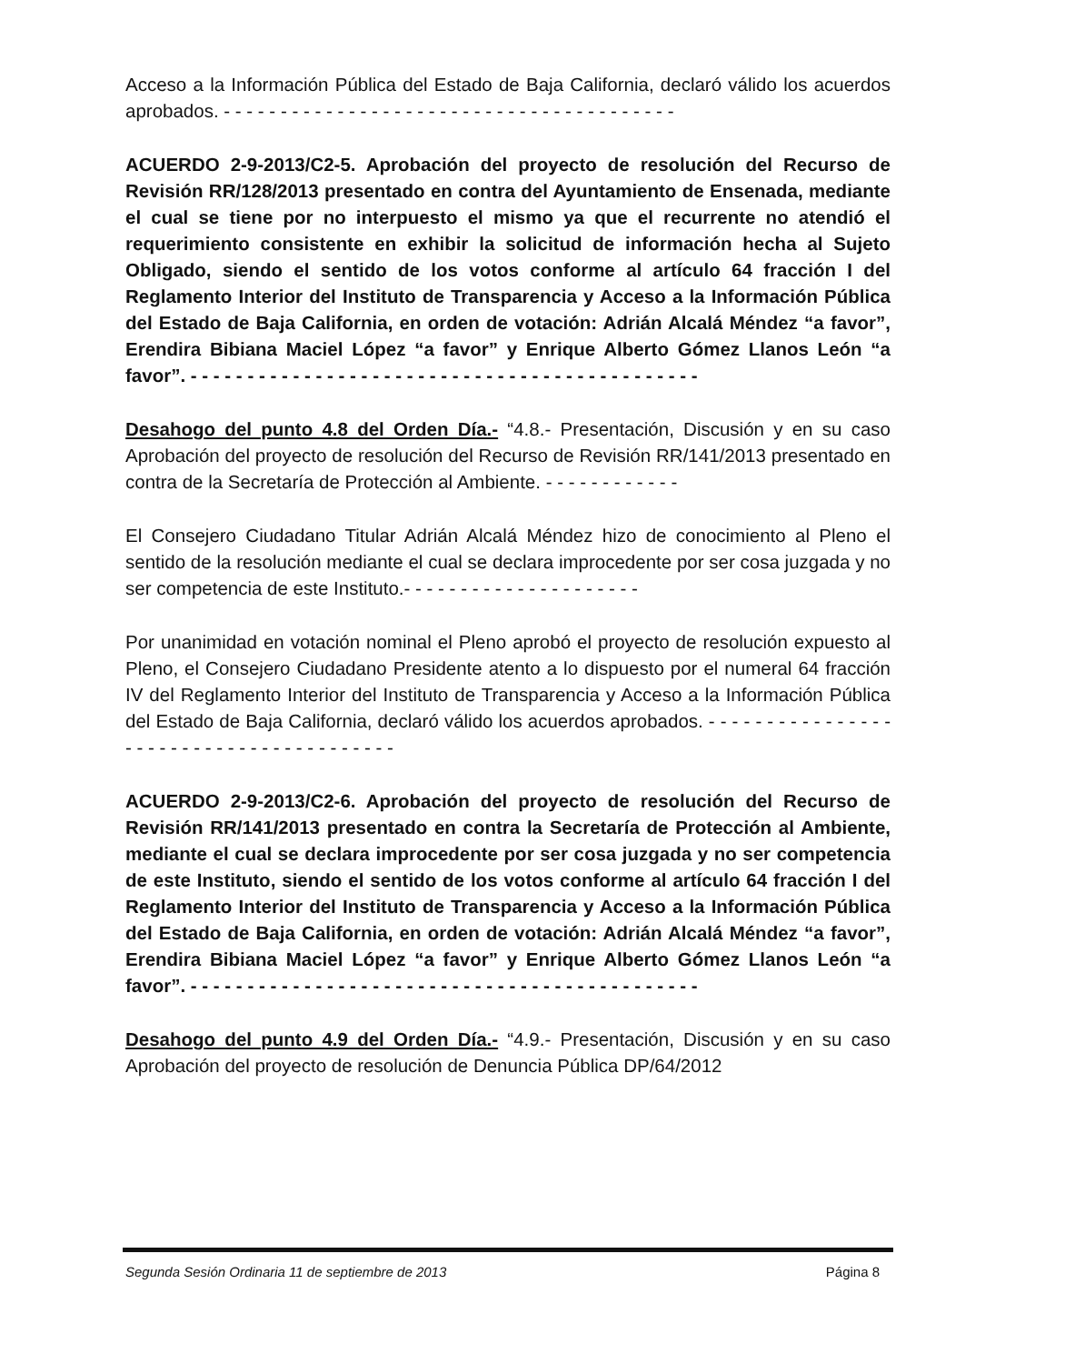Acceso a la Información Pública del Estado de Baja California, declaró válido los acuerdos aprobados. - - - - - - - - - - - - - - - - - - - - - - - - - - - - - - - - - - - - - - - -
ACUERDO 2-9-2013/C2-5. Aprobación del proyecto de resolución del Recurso de Revisión RR/128/2013 presentado en contra del Ayuntamiento de Ensenada, mediante el cual se tiene por no interpuesto el mismo ya que el recurrente no atendió el requerimiento consistente en exhibir la solicitud de información hecha al Sujeto Obligado, siendo el sentido de los votos conforme al artículo 64 fracción I del Reglamento Interior del Instituto de Transparencia y Acceso a la Información Pública del Estado de Baja California, en orden de votación: Adrián Alcalá Méndez “a favor”, Erendira Bibiana Maciel López “a favor” y Enrique Alberto Gómez Llanos León “a favor”. - - - - - - - - - - - - - - - - - - - - - - - - - - - - - - - - - - - - - - - - - - - - -
Desahogo del punto 4.8 del Orden Día.- “4.8.- Presentación, Discusión y en su caso Aprobación del proyecto de resolución del Recurso de Revisión RR/141/2013 presentado en contra de la Secretaría de Protección al Ambiente. - - - - - - - - - - - -
El Consejero Ciudadano Titular Adrián Alcalá Méndez hizo de conocimiento al Pleno el sentido de la resolución mediante el cual se declara improcedente por ser cosa juzgada y no ser competencia de este Instituto.- - - - - - - - - - - - - - - - - - - - -
Por unanimidad en votación nominal el Pleno aprobó el proyecto de resolución expuesto al Pleno, el Consejero Ciudadano Presidente atento a lo dispuesto por el numeral 64 fracción IV del Reglamento Interior del Instituto de Transparencia y Acceso a la Información Pública del Estado de Baja California, declaró válido los acuerdos aprobados. - - - - - - - - - - - - - - - - - - - - - - - - - - - - - - - - - - - - - - - -
ACUERDO 2-9-2013/C2-6. Aprobación del proyecto de resolución del Recurso de Revisión RR/141/2013 presentado en contra la Secretaría de Protección al Ambiente, mediante el cual se declara improcedente por ser cosa juzgada y no ser competencia de este Instituto, siendo el sentido de los votos conforme al artículo 64 fracción I del Reglamento Interior del Instituto de Transparencia y Acceso a la Información Pública del Estado de Baja California, en orden de votación: Adrián Alcalá Méndez “a favor”, Erendira Bibiana Maciel López “a favor” y Enrique Alberto Gómez Llanos León “a favor”. - - - - - - - - - - - - - - - - - - - - - - - - - - - - - - - - - - - - - - - - - - - - -
Desahogo del punto 4.9 del Orden Día.- “4.9.- Presentación, Discusión y en su caso Aprobación del proyecto de resolución de Denuncia Pública DP/64/2012
Segunda Sesión Ordinaria 11 de septiembre de 2013 Página 8